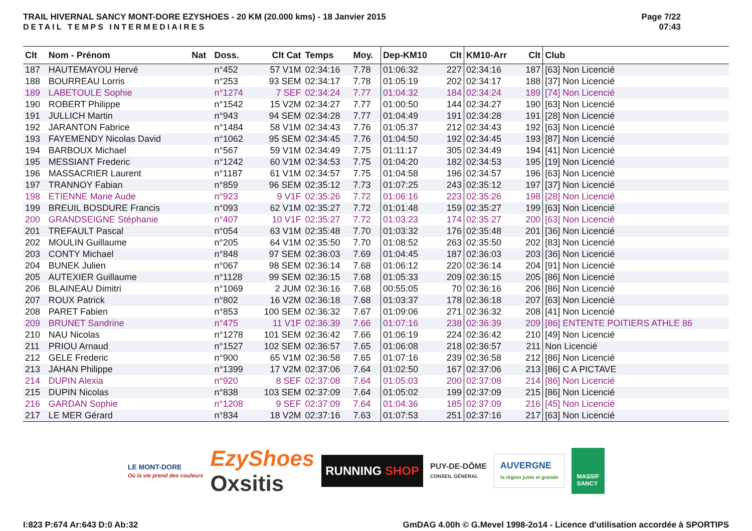TRAIL HIVERNAL SANCY MONT-DORE EZYSHOES - 20 KM (20.000 kms) - 18 Janvier 2015
DETAIL TEMPS INTERMEDIAIRES
Page 7/22
07:43
| Clt | Nom - Prénom | Nat | Doss. | Clt Cat | Temps | Moy. | Dep-KM10 | Clt | KM10-Arr | Clt | Club |
| --- | --- | --- | --- | --- | --- | --- | --- | --- | --- | --- | --- |
| 187 | HAUTEMAYOU Hervé | | n°452 | 57 V1M | 02:34:16 | 7.78 | 01:06:32 | 227 | 02:34:16 | 187 | [63] Non Licencié |
| 188 | BOURREAU Lorris | | n°253 | 93 SEM | 02:34:17 | 7.78 | 01:05:19 | 202 | 02:34:17 | 188 | [37] Non Licencié |
| 189 | LABETOULE Sophie | | n°1274 | 7 SEF | 02:34:24 | 7.77 | 01:04:32 | 184 | 02:34:24 | 189 | [74] Non Licencié |
| 190 | ROBERT Philippe | | n°1542 | 15 V2M | 02:34:27 | 7.77 | 01:00:50 | 144 | 02:34:27 | 190 | [63] Non Licencié |
| 191 | JULLICH Martin | | n°943 | 94 SEM | 02:34:28 | 7.77 | 01:04:49 | 191 | 02:34:28 | 191 | [28] Non Licencié |
| 192 | JARANTON Fabrice | | n°1484 | 58 V1M | 02:34:43 | 7.76 | 01:05:37 | 212 | 02:34:43 | 192 | [63] Non Licencié |
| 193 | FAYEMENDY Nicolas David | | n°1062 | 95 SEM | 02:34:45 | 7.76 | 01:04:50 | 192 | 02:34:45 | 193 | [87] Non Licencié |
| 194 | BARBOUX Michael | | n°567 | 59 V1M | 02:34:49 | 7.75 | 01:11:17 | 305 | 02:34:49 | 194 | [41] Non Licencié |
| 195 | MESSIANT Frederic | | n°1242 | 60 V1M | 02:34:53 | 7.75 | 01:04:20 | 182 | 02:34:53 | 195 | [19] Non Licencié |
| 196 | MASSACRIER Laurent | | n°1187 | 61 V1M | 02:34:57 | 7.75 | 01:04:58 | 196 | 02:34:57 | 196 | [63] Non Licencié |
| 197 | TRANNOY Fabian | | n°859 | 96 SEM | 02:35:12 | 7.73 | 01:07:25 | 243 | 02:35:12 | 197 | [37] Non Licencié |
| 198 | ETIENNE Marie Aude | | n°923 | 9 V1F | 02:35:26 | 7.72 | 01:06:16 | 223 | 02:35:26 | 198 | [28] Non Licencié |
| 199 | BREUIL BOSDURE Francis | | n°093 | 62 V1M | 02:35:27 | 7.72 | 01:01:48 | 159 | 02:35:27 | 199 | [63] Non Licencié |
| 200 | GRANDSEIGNE Stéphanie | | n°407 | 10 V1F | 02:35:27 | 7.72 | 01:03:23 | 174 | 02:35:27 | 200 | [63] Non Licencié |
| 201 | TREFAULT Pascal | | n°054 | 63 V1M | 02:35:48 | 7.70 | 01:03:32 | 176 | 02:35:48 | 201 | [36] Non Licencié |
| 202 | MOULIN Guillaume | | n°205 | 64 V1M | 02:35:50 | 7.70 | 01:08:52 | 263 | 02:35:50 | 202 | [83] Non Licencié |
| 203 | CONTY Michael | | n°848 | 97 SEM | 02:36:03 | 7.69 | 01:04:45 | 187 | 02:36:03 | 203 | [36] Non Licencié |
| 204 | BUNEK Julien | | n°067 | 98 SEM | 02:36:14 | 7.68 | 01:06:12 | 220 | 02:36:14 | 204 | [91] Non Licencié |
| 205 | AUTEXIER Guillaume | | n°1128 | 99 SEM | 02:36:15 | 7.68 | 01:05:33 | 209 | 02:36:15 | 205 | [86] Non Licencié |
| 206 | BLAINEAU Dimitri | | n°1069 | 2 JUM | 02:36:16 | 7.68 | 00:55:05 | 70 | 02:36:16 | 206 | [86] Non Licencié |
| 207 | ROUX Patrick | | n°802 | 16 V2M | 02:36:18 | 7.68 | 01:03:37 | 178 | 02:36:18 | 207 | [63] Non Licencié |
| 208 | PARET Fabien | | n°853 | 100 SEM | 02:36:32 | 7.67 | 01:09:06 | 271 | 02:36:32 | 208 | [41] Non Licencié |
| 209 | BRUNET Sandrine | | n°475 | 11 V1F | 02:36:39 | 7.66 | 01:07:16 | 238 | 02:36:39 | 209 | [86] ENTENTE POITIERS ATHLE 86 |
| 210 | NAU Nicolas | | n°1278 | 101 SEM | 02:36:42 | 7.66 | 01:06:19 | 224 | 02:36:42 | 210 | [49] Non Licencié |
| 211 | PRIOU Arnaud | | n°1527 | 102 SEM | 02:36:57 | 7.65 | 01:06:08 | 218 | 02:36:57 | 211 | Non Licencié |
| 212 | GELE Frederic | | n°900 | 65 V1M | 02:36:58 | 7.65 | 01:07:16 | 239 | 02:36:58 | 212 | [86] Non Licencié |
| 213 | JAHAN Philippe | | n°1399 | 17 V2M | 02:37:06 | 7.64 | 01:02:50 | 167 | 02:37:06 | 213 | [86] C A PICTAVE |
| 214 | DUPIN Alexia | | n°920 | 8 SEF | 02:37:08 | 7.64 | 01:05:03 | 200 | 02:37:08 | 214 | [86] Non Licencié |
| 215 | DUPIN Nicolas | | n°838 | 103 SEM | 02:37:09 | 7.64 | 01:05:02 | 199 | 02:37:09 | 215 | [86] Non Licencié |
| 216 | GARDAN Sophie | | n°1208 | 9 SEF | 02:37:09 | 7.64 | 01:04:36 | 185 | 02:37:09 | 216 | [45] Non Licencié |
| 217 | LE MER Gérard | | n°834 | 18 V2M | 02:37:16 | 7.63 | 01:07:53 | 251 | 02:37:16 | 217 | [63] Non Licencié |
LE MONT-DORE
Où la vie prend des couleurs
EzyShoes
Oxsitis
RUNNING SHOP
PUY-DE-DÔME
CONSEIL GÉNÉRAL
AUVERGNE
la région juste et grande
MASSIF
SANCY
I:823 P:674 Ar:643 D:0 Ab:32
GmDAG 4.00h © G.Mevel 1998-2o14 - Licence d'utilisation accordée à SPORTIPS